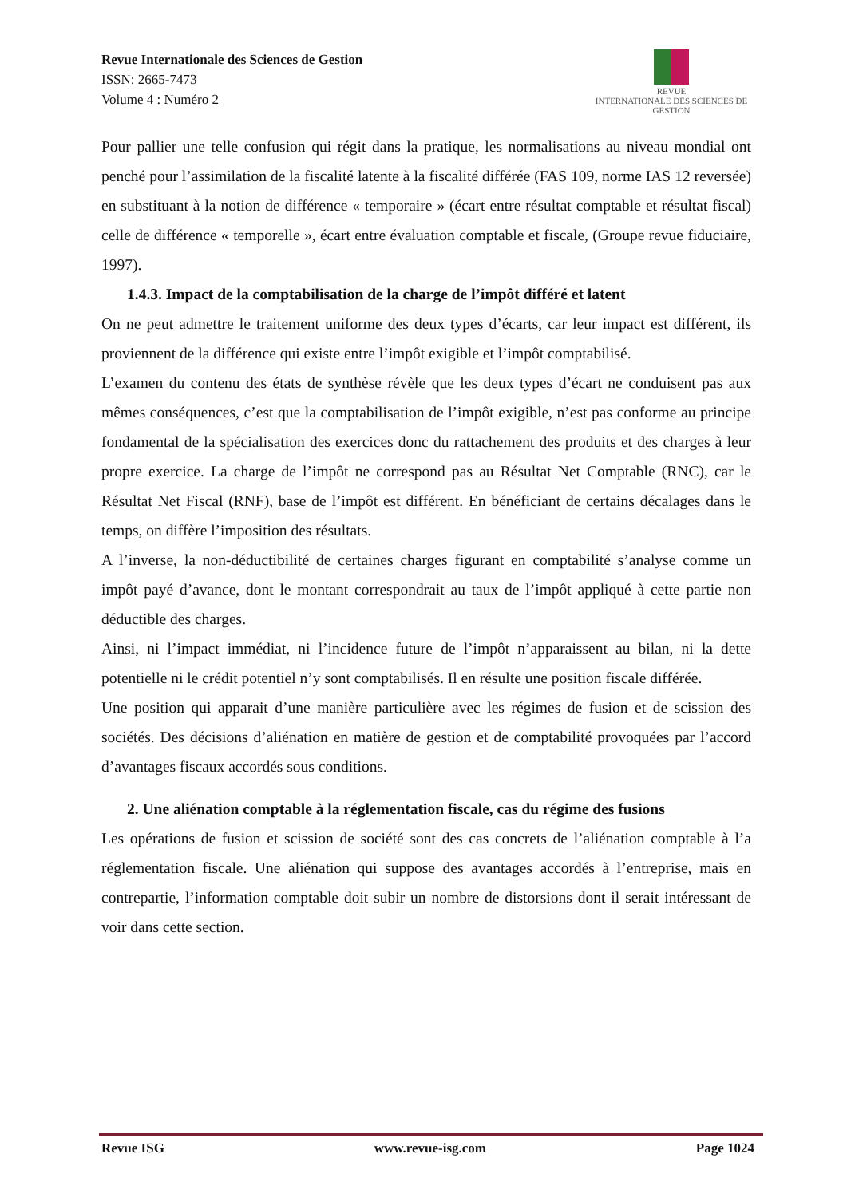Revue Internationale des Sciences de Gestion
ISSN: 2665-7473
Volume 4 : Numéro 2
REVUE
INTERNATIONALE DES SCIENCES DE GESTION
Pour pallier une telle confusion qui régit dans la pratique, les normalisations au niveau mondial ont penché pour l’assimilation de la fiscalité latente à la fiscalité différée (FAS 109, norme IAS 12 reversée) en substituant à la notion de différence « temporaire » (écart entre résultat comptable et résultat fiscal) celle de différence « temporelle », écart entre évaluation comptable et fiscale, (Groupe revue fiduciaire, 1997).
1.4.3. Impact de la comptabilisation de la charge de l’impôt différé et latent
On ne peut admettre le traitement uniforme des deux types d’écarts, car leur impact est différent, ils proviennent de la différence qui existe entre l’impôt exigible et l’impôt comptabilisé.
L’examen du contenu des états de synthèse révèle que les deux types d’écart ne conduisent pas aux mêmes conséquences, c’est que la comptabilisation de l’impôt exigible, n’est pas conforme au principe fondamental de la spécialisation des exercices donc du rattachement des produits et des charges à leur propre exercice. La charge de l’impôt ne correspond pas au Résultat Net Comptable (RNC), car le Résultat Net Fiscal (RNF), base de l’impôt est différent. En bénéficiant de certains décalages dans le temps, on diffère l’imposition des résultats.
A l’inverse, la non-déductibilité de certaines charges figurant en comptabilité s’analyse comme un impôt payé d’avance, dont le montant correspondrait au taux de l’impôt appliqué à cette partie non déductible des charges.
Ainsi, ni l’impact immédiat, ni l’incidence future de l’impôt n’apparaissent au bilan, ni la dette potentielle ni le crédit potentiel n’y sont comptabilisés. Il en résulte une position fiscale différée.
Une position qui apparait d’une manière particulière avec les régimes de fusion et de scission des sociétés. Des décisions d’aliénation en matière de gestion et de comptabilité provoquées par l’accord d’avantages fiscaux accordés sous conditions.
2. Une aliénation comptable à la réglementation fiscale, cas du régime des fusions
Les opérations de fusion et scission de société sont des cas concrets de l’aliénation comptable à l’a réglementation fiscale. Une aliénation qui suppose des avantages accordés à l’entreprise, mais en contrepartie, l’information comptable doit subir un nombre de distorsions dont il serait intéressant de voir dans cette section.
Revue ISG www.revue-isg.com Page 1024